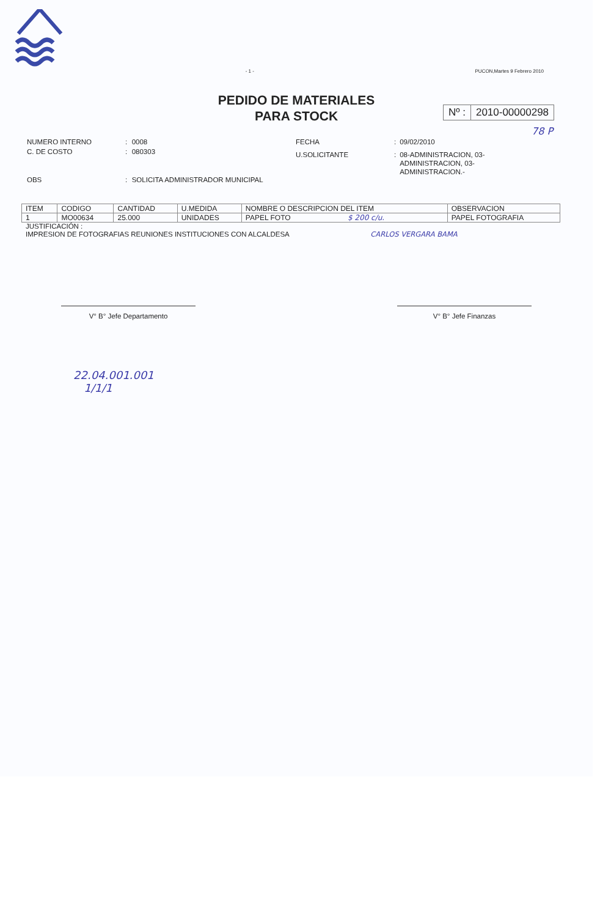- 1 - PUCON,Martes 9 Febrero 2010
PEDIDO DE MATERIALES
PARA STOCK
Nº : 2010-00000298
78 P
| NUMERO INTERNO | : | 0008 |
| C. DE COSTO | : | 080303 |
| OBS | : | SOLICITA ADMINISTRADOR MUNICIPAL |
| FECHA | : | 09/02/2010 |
| U.SOLICITANTE | : | 08-ADMINISTRACION, 03- ADMINISTRACION, 03- ADMINISTRACION.- |
| ITEM | CODIGO | CANTIDAD | U.MEDIDA | NOMBRE O DESCRIPCION DEL ITEM | OBSERVACION |
| --- | --- | --- | --- | --- | --- |
| 1 | MO00634 | 25.000 | UNIDADES | PAPEL FOTO $ 200 c/u. | PAPEL FOTOGRAFIA |
JUSTIFICACIÓN :
IMPRESION DE FOTOGRAFIAS REUNIONES INSTITUCIONES CON ALCALDESA CARLOS VERGARA BAMA
V° B° Jefe Departamento V° B° Jefe Finanzas
22.04.001.001
1/1/1